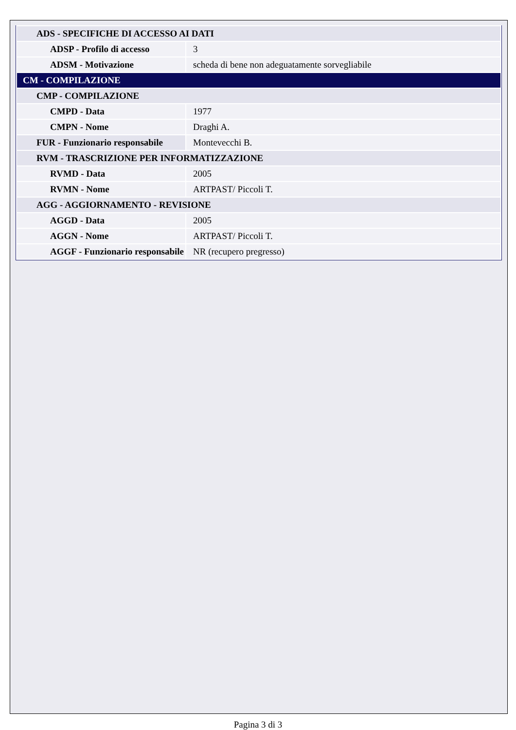| ADS - SPECIFICHE DI ACCESSO AI DATI | |
| ADSP - Profilo di accesso | 3 |
| ADSM - Motivazione | scheda di bene non adeguatamente sorvegliabile |
| CM - COMPILAZIONE | |
| CMP - COMPILAZIONE | |
| CMPD - Data | 1977 |
| CMPN - Nome | Draghi A. |
| FUR - Funzionario responsabile | Montevecchi B. |
| RVM - TRASCRIZIONE PER INFORMATIZZAZIONE | |
| RVMD - Data | 2005 |
| RVMN - Nome | ARTPAST/ Piccoli T. |
| AGG - AGGIORNAMENTO - REVISIONE | |
| AGGD - Data | 2005 |
| AGGN - Nome | ARTPAST/ Piccoli T. |
| AGGF - Funzionario responsabile | NR (recupero pregresso) |
Pagina 3 di 3